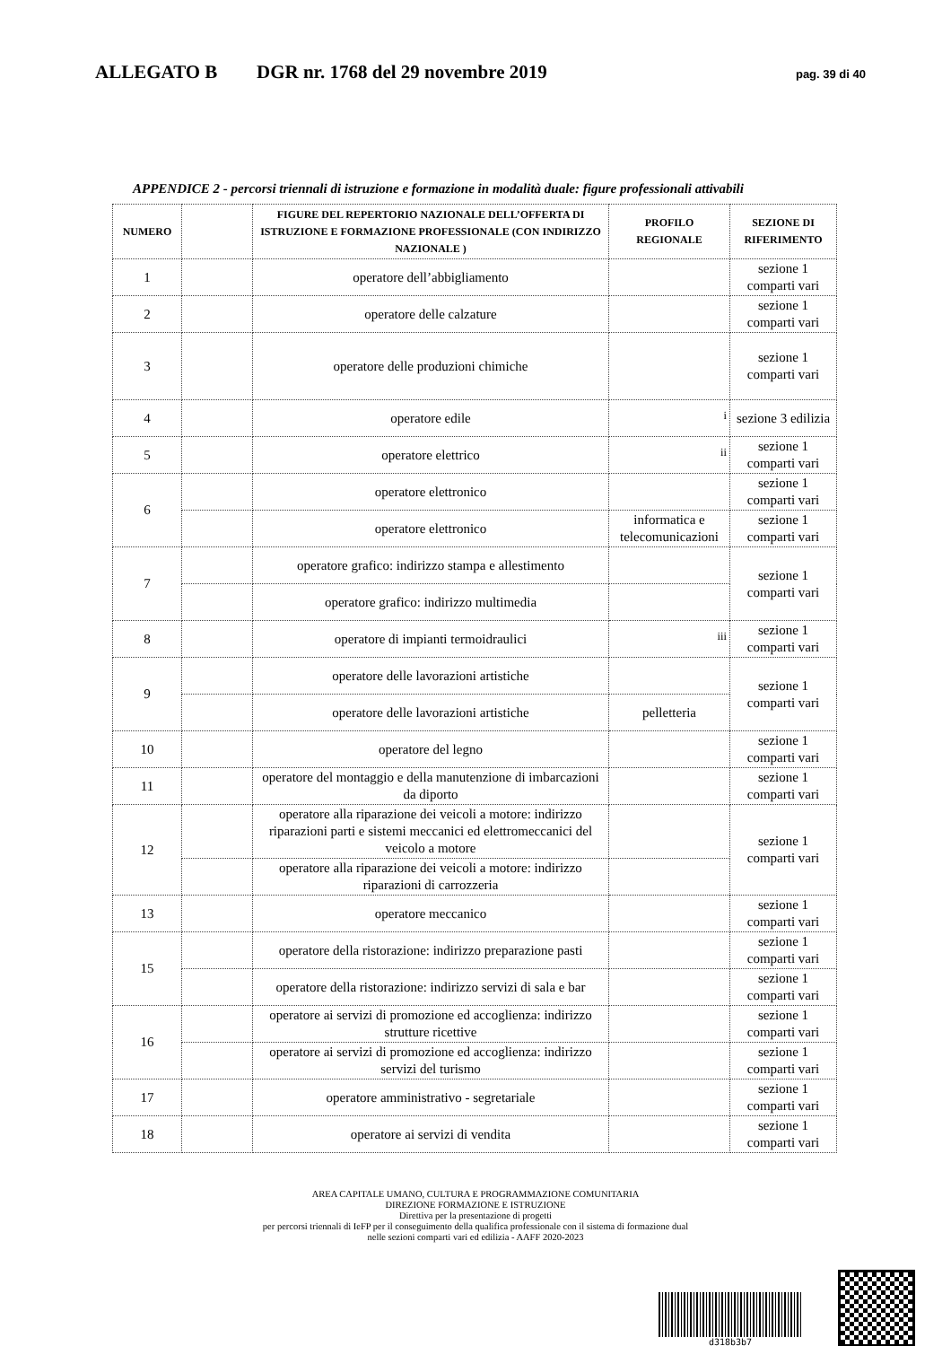ALLEGATO B DGR nr. 1768 del 29 novembre 2019 pag. 39 di 40
APPENDICE 2 - percorsi triennali di istruzione e formazione in modalità duale: figure professionali attivabili
| NUMERO | | FIGURE DEL REPERTORIO NAZIONALE DELL’OFFERTA DI ISTRUZIONE E FORMAZIONE PROFESSIONALE (CON INDIRIZZO NAZIONALE ) | PROFILO REGIONALE | SEZIONE DI RIFERIMENTO |
| --- | --- | --- | --- | --- |
| 1 | | operatore dell’abbigliamento | | sezione 1 comparti vari |
| 2 | | operatore delle calzature | | sezione 1 comparti vari |
| 3 | | operatore delle produzioni chimiche | | sezione 1 comparti vari |
| 4 | | operatore edile | <sup>i</sup> | sezione 3 edilizia |
| 5 | | operatore elettrico | <sup>ii</sup> | sezione 1 comparti vari |
| 6 | | operatore elettronico | | sezione 1 comparti vari |
| | | operatore elettronico | informatica e telecomunicazioni | sezione 1 comparti vari |
| 7 | | operatore grafico: indirizzo stampa e allestimento | | sezione 1 comparti vari |
| | | operatore grafico: indirizzo multimedia | | |
| 8 | | operatore di impianti termoidraulici | <sup>iii</sup> | sezione 1 comparti vari |
| 9 | | operatore delle lavorazioni artistiche | | sezione 1 comparti vari |
| | | operatore delle lavorazioni artistiche | pelletteria | |
| 10 | | operatore del legno | | sezione 1 comparti vari |
| 11 | | operatore del montaggio e della manutenzione di imbarcazioni da diporto | | sezione 1 comparti vari |
| 12 | | operatore alla riparazione dei veicoli a motore: indirizzo riparazioni parti e sistemi meccanici ed elettromeccanici del veicolo a motore | | sezione 1 comparti vari |
| | | operatore alla riparazione dei veicoli a motore: indirizzo riparazioni di carrozzeria | | |
| 13 | | operatore meccanico | | sezione 1 comparti vari |
| 15 | | operatore della ristorazione: indirizzo preparazione pasti | | sezione 1 comparti vari |
| | | operatore della ristorazione: indirizzo servizi di sala e bar | | sezione 1 comparti vari |
| 16 | | operatore ai servizi di promozione ed accoglienza: indirizzo strutture ricettive | | sezione 1 comparti vari |
| | | operatore ai servizi di promozione ed accoglienza: indirizzo servizi del turismo | | sezione 1 comparti vari |
| 17 | | operatore amministrativo - segretariale | | sezione 1 comparti vari |
| 18 | | operatore ai servizi di vendita | | sezione 1 comparti vari |
AREA CAPITALE UMANO, CULTURA E PROGRAMMAZIONE COMUNITARIA
DIREZIONE FORMAZIONE E ISTRUZIONE
Direttiva per la presentazione di progetti
per percorsi triennali di IeFP per il conseguimento della qualifica professionale con il sistema di formazione dual
nelle sezioni comparti vari ed edilizia - AAFF 2020-2023
d318b3b7